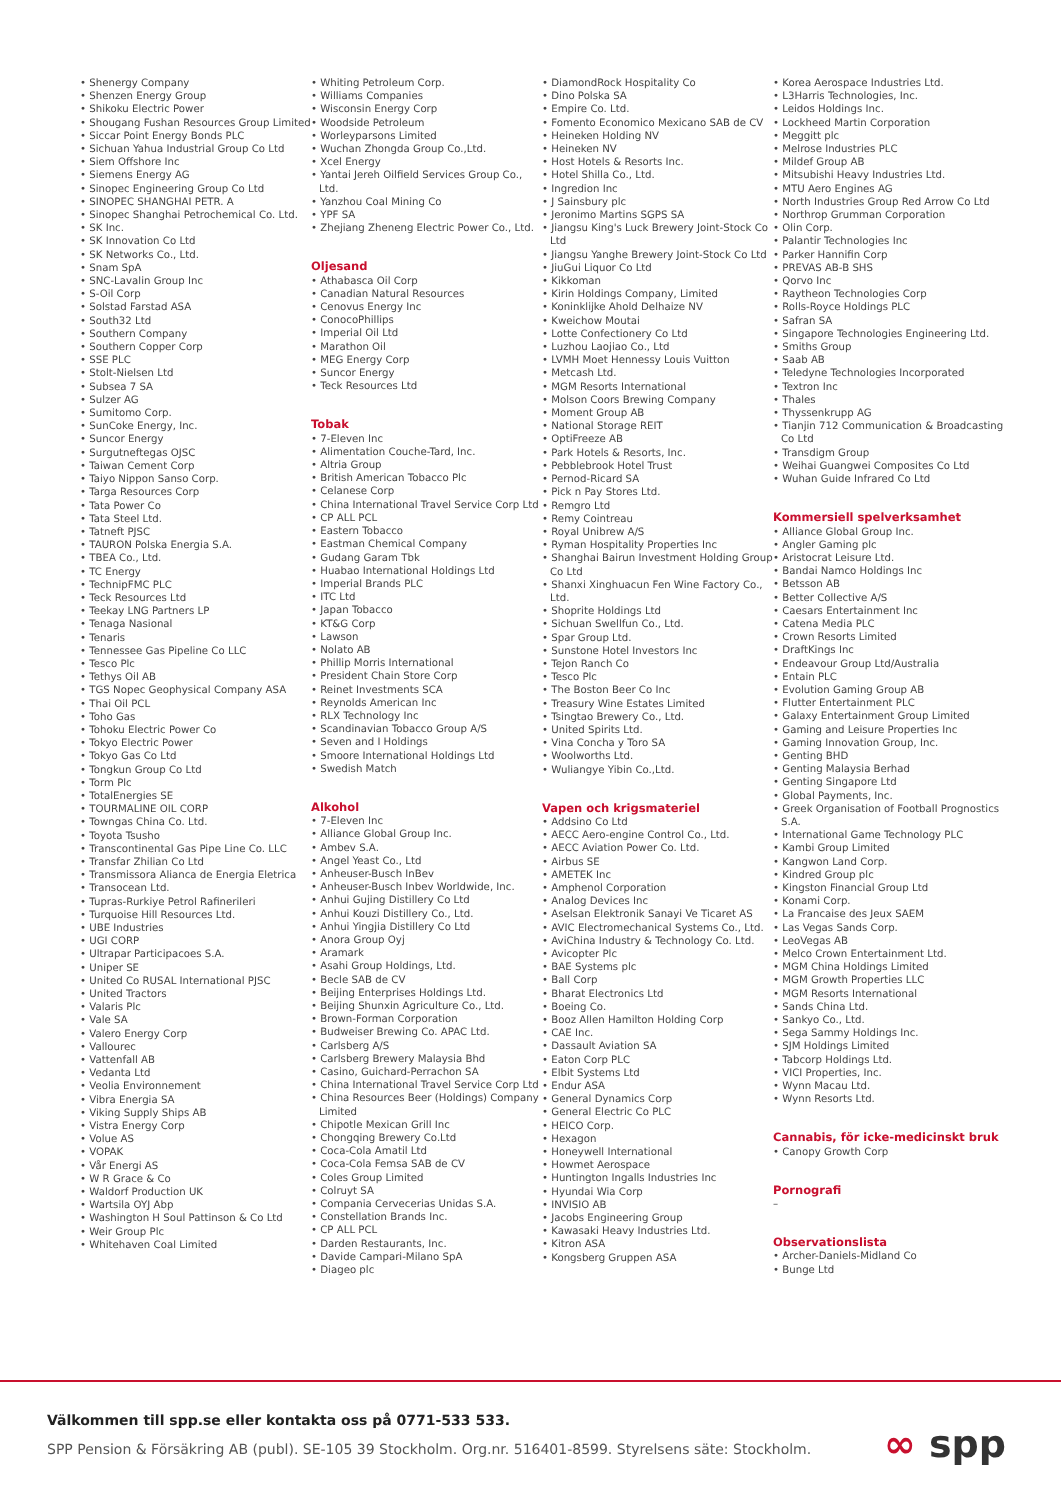• Shenergy Company
• Shenzen Energy Group
• Shikoku Electric Power
• Shougang Fushan Resources Group Limited
• Siccar Point Energy Bonds PLC
• Sichuan Yahua Industrial Group Co Ltd
• Siem Offshore Inc
• Siemens Energy AG
• Sinopec Engineering Group Co Ltd
• SINOPEC SHANGHAI PETR. A
• Sinopec Shanghai Petrochemical Co. Ltd.
• SK Inc.
• SK Innovation Co Ltd
• SK Networks Co., Ltd.
• Snam SpA
• SNC-Lavalin Group Inc
• S-Oil Corp
• Solstad Farstad ASA
• South32 Ltd
• Southern Company
• Southern Copper Corp
• SSE PLC
• Stolt-Nielsen Ltd
• Subsea 7 SA
• Sulzer AG
• Sumitomo Corp.
• SunCoke Energy, Inc.
• Suncor Energy
• Surgutneftegas OJSC
• Taiwan Cement Corp
• Taiyo Nippon Sanso Corp.
• Targa Resources Corp
• Tata Power Co
• Tata Steel Ltd.
• Tatneft PJSC
• TAURON Polska Energia S.A.
• TBEA Co., Ltd.
• TC Energy
• TechnipFMC PLC
• Teck Resources Ltd
• Teekay LNG Partners LP
• Tenaga Nasional
• Tenaris
• Tennessee Gas Pipeline Co LLC
• Tesco Plc
• Tethys Oil AB
• TGS Nopec Geophysical Company ASA
• Thai Oil PCL
• Toho Gas
• Tohoku Electric Power Co
• Tokyo Electric Power
• Tokyo Gas Co Ltd
• Tongkun Group Co Ltd
• Torm Plc
• TotalEnergies SE
• TOURMALINE OIL CORP
• Towngas China Co. Ltd.
• Toyota Tsusho
• Transcontinental Gas Pipe Line Co. LLC
• Transfar Zhilian Co Ltd
• Transmissora Alianca de Energia Eletrica
• Transocean Ltd.
• Tupras-Rurkiye Petrol Rafinerileri
• Turquoise Hill Resources Ltd.
• UBE Industries
• UGI CORP
• Ultrapar Participacoes S.A.
• Uniper SE
• United Co RUSAL International PJSC
• United Tractors
• Valaris Plc
• Vale SA
• Valero Energy Corp
• Vallourec
• Vattenfall AB
• Vedanta Ltd
• Veolia Environnement
• Vibra Energia SA
• Viking Supply Ships AB
• Vistra Energy Corp
• Volue AS
• VOPAK
• Vår Energi AS
• W R Grace & Co
• Waldorf Production UK
• Wartsila OYJ Abp
• Washington H Soul Pattinson & Co Ltd
• Weir Group Plc
• Whitehaven Coal Limited
• Whiting Petroleum Corp.
• Williams Companies
• Wisconsin Energy Corp
• Woodside Petroleum
• Worleyparsons Limited
• Wuchan Zhongda Group Co.,Ltd.
• Xcel Energy
• Yantai Jereh Oilfield Services Group Co., Ltd.
• Yanzhou Coal Mining Co
• YPF SA
• Zhejiang Zheneng Electric Power Co., Ltd.
Oljesand
• Athabasca Oil Corp
• Canadian Natural Resources
• Cenovus Energy Inc
• ConocoPhillips
• Imperial Oil Ltd
• Marathon Oil
• MEG Energy Corp
• Suncor Energy
• Teck Resources Ltd
Tobak
• 7-Eleven Inc
• Alimentation Couche-Tard, Inc.
• Altria Group
• British American Tobacco Plc
• Celanese Corp
• China International Travel Service Corp Ltd
• CP ALL PCL
• Eastern Tobacco
• Eastman Chemical Company
• Gudang Garam Tbk
• Huabao International Holdings Ltd
• Imperial Brands PLC
• ITC Ltd
• Japan Tobacco
• KT&G Corp
• Lawson
• Nolato AB
• Phillip Morris International
• President Chain Store Corp
• Reinet Investments SCA
• Reynolds American Inc
• RLX Technology Inc
• Scandinavian Tobacco Group A/S
• Seven and I Holdings
• Smoore International Holdings Ltd
• Swedish Match
Alkohol
• 7-Eleven Inc
• Alliance Global Group Inc.
• Ambev S.A.
• Angel Yeast Co., Ltd
• Anheuser-Busch InBev
• Anheuser-Busch Inbev Worldwide, Inc.
• Anhui Gujing Distillery Co Ltd
• Anhui Kouzi Distillery Co., Ltd.
• Anhui Yingjia Distillery Co Ltd
• Anora Group Oyj
• Aramark
• Asahi Group Holdings, Ltd.
• Becle SAB de CV
• Beijing Enterprises Holdings Ltd.
• Beijing Shunxin Agriculture Co., Ltd.
• Brown-Forman Corporation
• Budweiser Brewing Co. APAC Ltd.
• Carlsberg A/S
• Carlsberg Brewery Malaysia Bhd
• Casino, Guichard-Perrachon SA
• China International Travel Service Corp Ltd
• China Resources Beer (Holdings) Company Limited
• Chipotle Mexican Grill Inc
• Chongqing Brewery Co.Ltd
• Coca-Cola Amatil Ltd
• Coca-Cola Femsa SAB de CV
• Coles Group Limited
• Colruyt SA
• Compania Cervecerias Unidas S.A.
• Constellation Brands Inc.
• CP ALL PCL
• Darden Restaurants, Inc.
• Davide Campari-Milano SpA
• Diageo plc
• DiamondRock Hospitality Co
• Dino Polska SA
• Empire Co. Ltd.
• Fomento Economico Mexicano SAB de CV
• Heineken Holding NV
• Heineken NV
• Host Hotels & Resorts Inc.
• Hotel Shilla Co., Ltd.
• Ingredion Inc
• J Sainsbury plc
• Jeronimo Martins SGPS SA
• Jiangsu King's Luck Brewery Joint-Stock Co Ltd
• Jiangsu Yanghe Brewery Joint-Stock Co Ltd
• JiuGui Liquor Co Ltd
• Kikkoman
• Kirin Holdings Company, Limited
• Koninklijke Ahold Delhaize NV
• Kweichow Moutai
• Lotte Confectionery Co Ltd
• Luzhou Laojiao Co., Ltd
• LVMH Moet Hennessy Louis Vuitton
• Metcash Ltd.
• MGM Resorts International
• Molson Coors Brewing Company
• Moment Group AB
• National Storage REIT
• OptiFreeze AB
• Park Hotels & Resorts, Inc.
• Pebblebrook Hotel Trust
• Pernod-Ricard SA
• Pick n Pay Stores Ltd.
• Remgro Ltd
• Remy Cointreau
• Royal Unibrew A/S
• Ryman Hospitality Properties Inc
• Shanghai Bairun Investment Holding Group Co Ltd
• Shanxi Xinghuacun Fen Wine Factory Co., Ltd.
• Shoprite Holdings Ltd
• Sichuan Swellfun Co., Ltd.
• Spar Group Ltd.
• Sunstone Hotel Investors Inc
• Tejon Ranch Co
• Tesco Plc
• The Boston Beer Co Inc
• Treasury Wine Estates Limited
• Tsingtao Brewery Co., Ltd.
• United Spirits Ltd.
• Vina Concha y Toro SA
• Woolworths Ltd.
• Wuliangye Yibin Co.,Ltd.
Vapen och krigsmateriel
• Addsino Co Ltd
• AECC Aero-engine Control Co., Ltd.
• AECC Aviation Power Co. Ltd.
• Airbus SE
• AMETEK Inc
• Amphenol Corporation
• Analog Devices Inc
• Aselsan Elektronik Sanayi Ve Ticaret AS
• AVIC Electromechanical Systems Co., Ltd.
• AviChina Industry & Technology Co. Ltd.
• Avicopter Plc
• BAE Systems plc
• Ball Corp
• Bharat Electronics Ltd
• Boeing Co.
• Booz Allen Hamilton Holding Corp
• CAE Inc.
• Dassault Aviation SA
• Eaton Corp PLC
• Elbit Systems Ltd
• Endur ASA
• General Dynamics Corp
• General Electric Co PLC
• HEICO Corp.
• Hexagon
• Honeywell International
• Howmet Aerospace
• Huntington Ingalls Industries Inc
• Hyundai Wia Corp
• INVISIO AB
• Jacobs Engineering Group
• Kawasaki Heavy Industries Ltd.
• Kitron ASA
• Kongsberg Gruppen ASA
• Korea Aerospace Industries Ltd.
• L3Harris Technologies, Inc.
• Leidos Holdings Inc.
• Lockheed Martin Corporation
• Meggitt plc
• Melrose Industries PLC
• Mildef Group AB
• Mitsubishi Heavy Industries Ltd.
• MTU Aero Engines AG
• North Industries Group Red Arrow Co Ltd
• Northrop Grumman Corporation
• Olin Corp.
• Palantir Technologies Inc
• Parker Hannifin Corp
• PREVAS AB-B SHS
• Qorvo Inc
• Raytheon Technologies Corp
• Rolls-Royce Holdings PLC
• Safran SA
• Singapore Technologies Engineering Ltd.
• Smiths Group
• Saab AB
• Teledyne Technologies Incorporated
• Textron Inc
• Thales
• Thyssenkrupp AG
• Tianjin 712 Communication & Broadcasting Co Ltd
• Transdigm Group
• Weihai Guangwei Composites Co Ltd
• Wuhan Guide Infrared Co Ltd
Kommersiell spelverksamhet
• Alliance Global Group Inc.
• Angler Gaming plc
• Aristocrat Leisure Ltd.
• Bandai Namco Holdings Inc
• Betsson AB
• Better Collective A/S
• Caesars Entertainment Inc
• Catena Media PLC
• Crown Resorts Limited
• DraftKings Inc
• Endeavour Group Ltd/Australia
• Entain PLC
• Evolution Gaming Group AB
• Flutter Entertainment PLC
• Galaxy Entertainment Group Limited
• Gaming and Leisure Properties Inc
• Gaming Innovation Group, Inc.
• Genting BHD
• Genting Malaysia Berhad
• Genting Singapore Ltd
• Global Payments, Inc.
• Greek Organisation of Football Prognostics S.A.
• International Game Technology PLC
• Kambi Group Limited
• Kangwon Land Corp.
• Kindred Group plc
• Kingston Financial Group Ltd
• Konami Corp.
• La Francaise des Jeux SAEM
• Las Vegas Sands Corp.
• LeoVegas AB
• Melco Crown Entertainment Ltd.
• MGM China Holdings Limited
• MGM Growth Properties LLC
• MGM Resorts International
• Sands China Ltd.
• Sankyo Co., Ltd.
• Sega Sammy Holdings Inc.
• SJM Holdings Limited
• Tabcorp Holdings Ltd.
• VICI Properties, Inc.
• Wynn Macau Ltd.
• Wynn Resorts Ltd.
Cannabis, för icke-medicinskt bruk
• Canopy Growth Corp
Pornografi
–
Observationslista
• Archer-Daniels-Midland Co
• Bunge Ltd
Välkommen till spp.se eller kontakta oss på 0771-533 533.
SPP Pension & Försäkring AB (publ). SE-105 39 Stockholm. Org.nr. 516401-8599. Styrelsens säte: Stockholm.
∞ spp